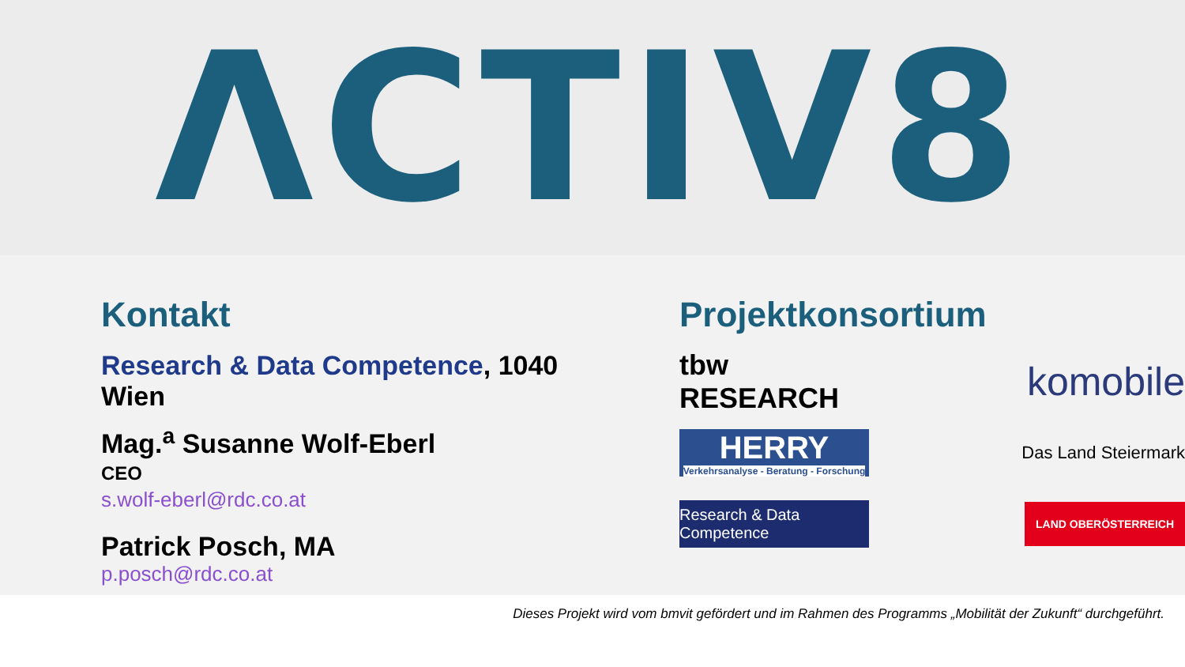ΛCTIV8
Kontakt
Research & Data Competence, 1040 Wien
Mag.<sup>a</sup> Susanne Wolf-Eberl
CEO
s.wolf-eberl@rdc.co.at
Patrick Posch, MA
p.posch@rdc.co.at
Projektkonsortium
tbw RESEARCH
komobile
HERRY
Verkehrsanalyse - Beratung - Forschung
Das Land Steiermark
Research & Data Competence
LAND OBERÖSTERREICH
Dieses Projekt wird vom bmvit gefördert und im Rahmen des Programms „Mobilität der Zukunft“ durchgeführt.